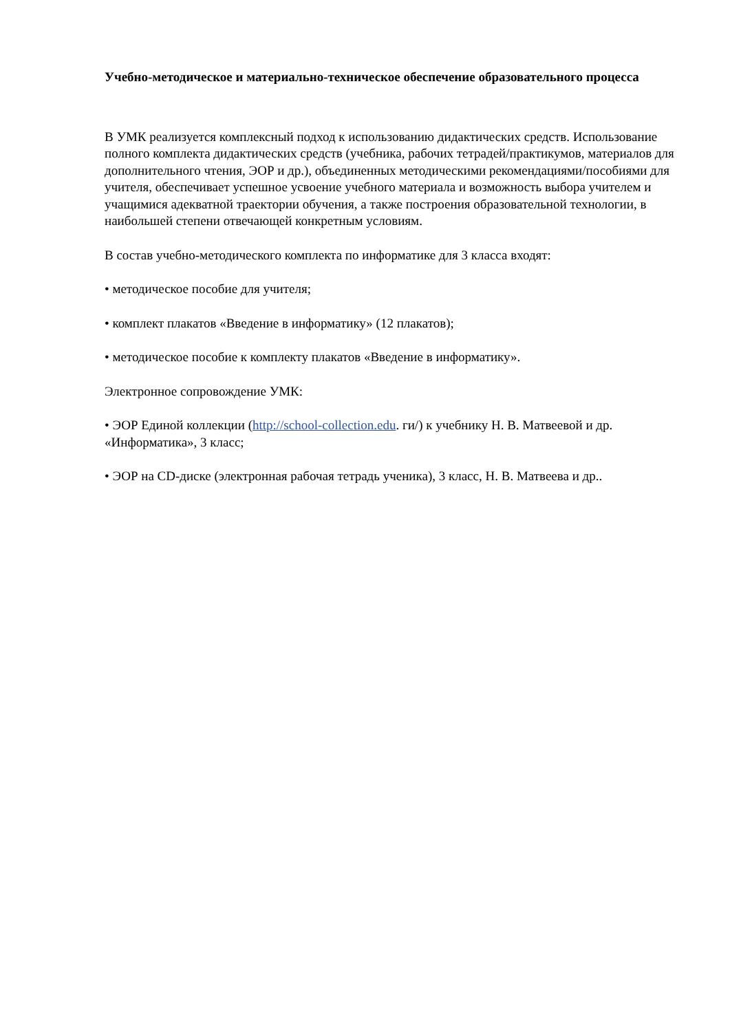Учебно-методическое и материально-техническое обеспечение образовательного процесса
В УМК реализуется комплексный подход к использованию дидактических средств. Использование полного комплекта дидактических средств (учебника, рабочих тетрадей/практикумов, материалов для дополнительного чтения, ЭОР и др.), объединенных методическими рекомендациями/пособиями для учителя, обеспечивает успешное усвоение учебного материала и возможность выбора учителем и учащимися адекватной траектории обучения, а также построения образовательной технологии, в наибольшей степени отвечающей конкретным условиям.
В состав учебно-методического комплекта по информатике для 3 класса входят:
• методическое пособие для учителя;
• комплект плакатов «Введение в информатику» (12 плакатов);
• методическое пособие к комплекту плакатов «Введение в информатику».
Электронное сопровождение УМК:
• ЭОР Единой коллекции (http://school-collection.edu. ги/) к учебнику Н. В. Матвеевой и др. «Информатика», 3 класс;
• ЭОР на CD-диске (электронная рабочая тетрадь ученика), 3 класс, Н. В. Матвеева и др..